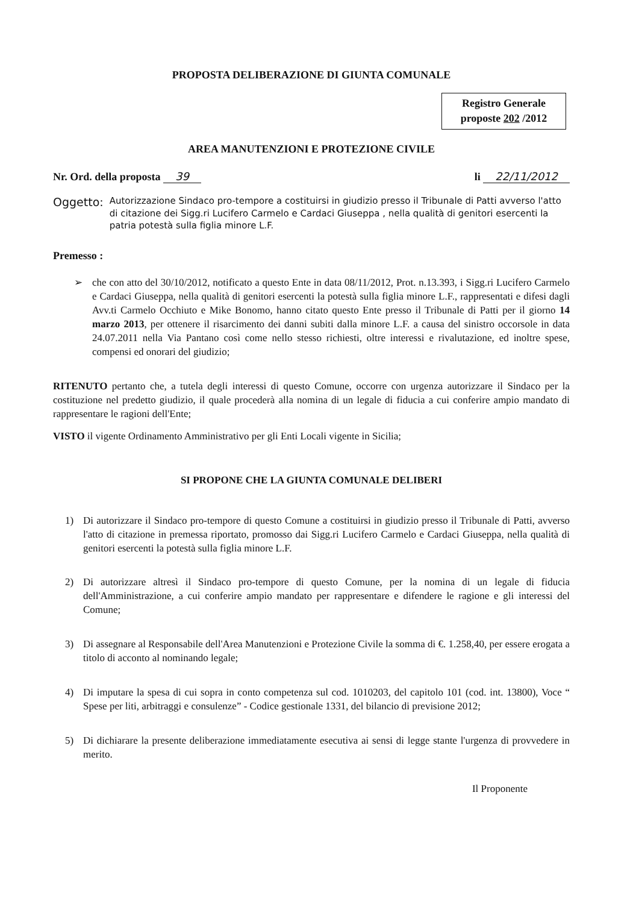PROPOSTA DELIBERAZIONE DI GIUNTA COMUNALE
Registro Generale
proposte 202 /2012
AREA MANUTENZIONI E PROTEZIONE CIVILE
Nr. Ord. della proposta 39 li 22/11/2012
Oggetto:
Autorizzazione Sindaco pro-tempore a costituirsi in giudizio presso il Tribunale di Patti avverso l'atto di citazione dei Sigg.ri Lucifero Carmelo e Cardaci Giuseppa , nella qualità di genitori esercenti la patria potestà sulla figlia minore L.F.
Premesso :
➢ che con atto del 30/10/2012, notificato a questo Ente in data 08/11/2012, Prot. n.13.393, i Sigg.ri Lucifero Carmelo e Cardaci Giuseppa, nella qualità di genitori esercenti la potestà sulla figlia minore L.F., rappresentati e difesi dagli Avv.ti Carmelo Occhiuto e Mike Bonomo, hanno citato questo Ente presso il Tribunale di Patti per il giorno 14 marzo 2013, per ottenere il risarcimento dei danni subiti dalla minore L.F. a causa del sinistro occorsole in data 24.07.2011 nella Via Pantano così come nello stesso richiesti, oltre interessi e rivalutazione, ed inoltre spese, compensi ed onorari del giudizio;
RITENUTO pertanto che, a tutela degli interessi di questo Comune, occorre con urgenza autorizzare il Sindaco per la costituzione nel predetto giudizio, il quale procederà alla nomina di un legale di fiducia a cui conferire ampio mandato di rappresentare le ragioni dell'Ente;
VISTO il vigente Ordinamento Amministrativo per gli Enti Locali vigente in Sicilia;
SI PROPONE CHE LA GIUNTA COMUNALE DELIBERI
1) Di autorizzare il Sindaco pro-tempore di questo Comune a costituirsi in giudizio presso il Tribunale di Patti, avverso l'atto di citazione in premessa riportato, promosso dai Sigg.ri Lucifero Carmelo e Cardaci Giuseppa, nella qualità di genitori esercenti la potestà sulla figlia minore L.F.
2) Di autorizzare altresì il Sindaco pro-tempore di questo Comune, per la nomina di un legale di fiducia dell'Amministrazione, a cui conferire ampio mandato per rappresentare e difendere le ragione e gli interessi del Comune;
3) Di assegnare al Responsabile dell'Area Manutenzioni e Protezione Civile la somma di €. 1.258,40, per essere erogata a titolo di acconto al nominando legale;
4) Di imputare la spesa di cui sopra in conto competenza sul cod. 1010203, del capitolo 101 (cod. int. 13800), Voce “ Spese per liti, arbitraggi e consulenze” - Codice gestionale 1331, del bilancio di previsione 2012;
5) Di dichiarare la presente deliberazione immediatamente esecutiva ai sensi di legge stante l'urgenza di provvedere in merito.
Il Proponente